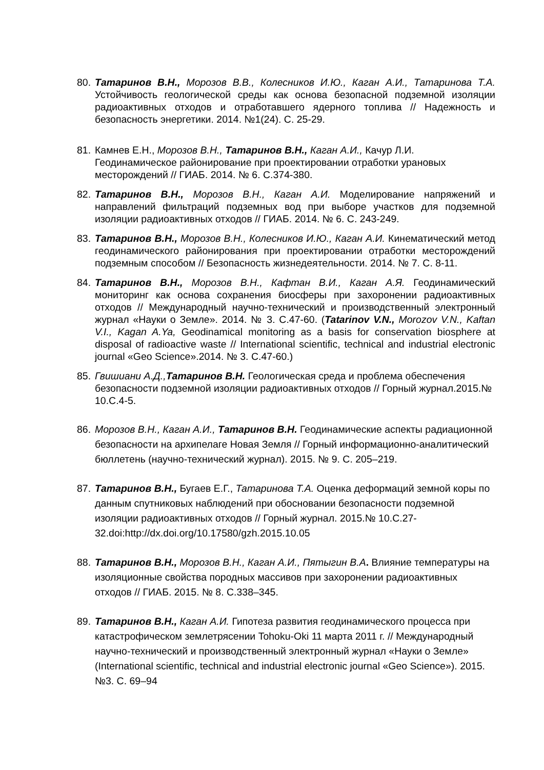80.
Татаринов В.Н., Морозов В.В., Колесников И.Ю., Каган А.И., Татаринова Т.А. Устойчивость геологической среды как основа безопасной подземной изоляции радиоактивных отходов и отработавшего ядерного топлива // Надежность и безопасность энергетики. 2014. №1(24). С. 25-29.
81.
Камнев Е.Н., Морозов В.Н., Татаринов В.Н., Каган А.И., Качур Л.И. Геодинамическое районирование при проектировании отработки урановых месторождений // ГИАБ. 2014. № 6. С.374-380.
82.
Татаринов В.Н., Морозов В.Н., Каган А.И. Моделирование напряжений и направлений фильтраций подземных вод при выборе участков для подземной изоляции радиоактивных отходов // ГИАБ. 2014. № 6. С. 243-249.
83.
Татаринов В.Н., Морозов В.Н., Колесников И.Ю., Каган А.И. Кинематический метод геодинамического районирования при проектировании отработки месторождений подземным способом // Безопасность жизнедеятельности. 2014. № 7. С. 8-11.
84.
Татаринов В.Н., Морозов В.Н., Кафтан В.И., Каган А.Я. Геодинамический мониторинг как основа сохранения биосферы при захоронении радиоактивных отходов // Международный научно-технический и производственный электронный журнал «Науки о Земле». 2014. № 3. С.47-60. (Tatarinov V.N., Morozov V.N., Kaftan V.I., Kagan A.Ya, Geodinamical monitoring as a basis for conservation biosphere at disposal of radioactive waste // International scientific, technical and industrial electronic journal «Geo Science».2014. № 3. С.47-60.)
85.
Гвишиани А.Д., Татаринов В.Н. Геологическая среда и проблема обеспечения безопасности подземной изоляции радиоактивных отходов // Горный журнал.2015.№ 10.С.4-5.
86.
Морозов В.Н., Каган А.И., Татаринов В.Н. Геодинамические аспекты радиационной безопасности на архипелаге Новая Земля // Горный информационно-аналитический бюллетень (научно-технический журнал). 2015. № 9. С. 205–219.
87.
Татаринов В.Н., Бугаев Е.Г., Татаринова Т.А. Оценка деформаций земной коры по данным спутниковых наблюдений при обосновании безопасности подземной изоляции радиоактивных отходов // Горный журнал. 2015.№ 10.С.27-32.doi:http://dx.doi.org/10.17580/gzh.2015.10.05
88.
Татаринов В.Н., Морозов В.Н., Каган А.И., Пятыгин В.А. Влияние температуры на изоляционные свойства породных массивов при захоронении радиоактивных отходов // ГИАБ. 2015. № 8. С.338–345.
89.
Татаринов В.Н., Каган А.И. Гипотеза развития геодинамического процесса при катастрофическом землетрясении Tohoku-Oki 11 марта 2011 г. // Международный научно-технический и производственный электронный журнал «Науки о Земле» (International scientific, technical and industrial electronic journal «Geo Science»). 2015. №3. С. 69–94